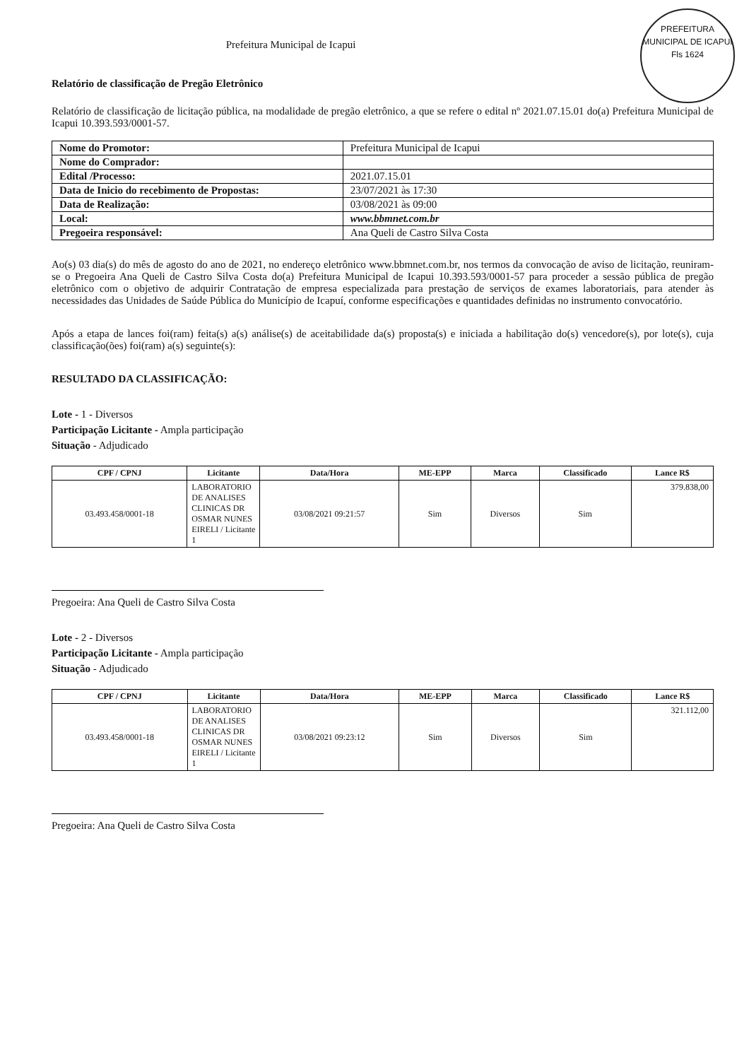PREFEITURA MUNICIPAL DE ICAPUI
Fls 1624
Prefeitura Municipal de Icapui
Relatório de classificação de Pregão Eletrônico
Relatório de classificação de licitação pública, na modalidade de pregão eletrônico, a que se refere o edital nº 2021.07.15.01 do(a) Prefeitura Municipal de Icapui 10.393.593/0001-57.
| Nome do Promotor: | Prefeitura Municipal de Icapui |
| Nome do Comprador: | |
| Edital /Processo: | 2021.07.15.01 |
| Data de Inicio do recebimento de Propostas: | 23/07/2021 às 17:30 |
| Data de Realização: | 03/08/2021 às 09:00 |
| Local: | www.bbmnet.com.br |
| Pregoeira responsável: | Ana Queli de Castro Silva Costa |
Ao(s) 03 dia(s) do mês de agosto do ano de 2021, no endereço eletrônico www.bbmnet.com.br, nos termos da convocação de aviso de licitação, reuniram-se o Pregoeira Ana Queli de Castro Silva Costa do(a) Prefeitura Municipal de Icapui 10.393.593/0001-57 para proceder a sessão pública de pregão eletrônico com o objetivo de adquirir Contratação de empresa especializada para prestação de serviços de exames laboratoriais, para atender às necessidades das Unidades de Saúde Pública do Município de Icapuí, conforme especificações e quantidades definidas no instrumento convocatório.
Após a etapa de lances foi(ram) feita(s) a(s) análise(s) de aceitabilidade da(s) proposta(s) e iniciada a habilitação do(s) vencedore(s), por lote(s), cuja classificação(ões) foi(ram) a(s) seguinte(s):
RESULTADO DA CLASSIFICAÇÃO:
Lote - 1 - Diversos
Participação Licitante - Ampla participação
Situação - Adjudicado
| CPF / CPNJ | Licitante | Data/Hora | ME-EPP | Marca | Classificado | Lance R$ |
| --- | --- | --- | --- | --- | --- | --- |
| 03.493.458/0001-18 | LABORATORIO DE ANALISES CLINICAS DR OSMAR NUNES EIRELI / Licitante 1 | 03/08/2021 09:21:57 | Sim | Diversos | Sim | 379.838,00 |
Pregoeira: Ana Queli de Castro Silva Costa
Lote - 2 - Diversos
Participação Licitante - Ampla participação
Situação - Adjudicado
| CPF / CPNJ | Licitante | Data/Hora | ME-EPP | Marca | Classificado | Lance R$ |
| --- | --- | --- | --- | --- | --- | --- |
| 03.493.458/0001-18 | LABORATORIO DE ANALISES CLINICAS DR OSMAR NUNES EIRELI / Licitante 1 | 03/08/2021 09:23:12 | Sim | Diversos | Sim | 321.112,00 |
Pregoeira: Ana Queli de Castro Silva Costa